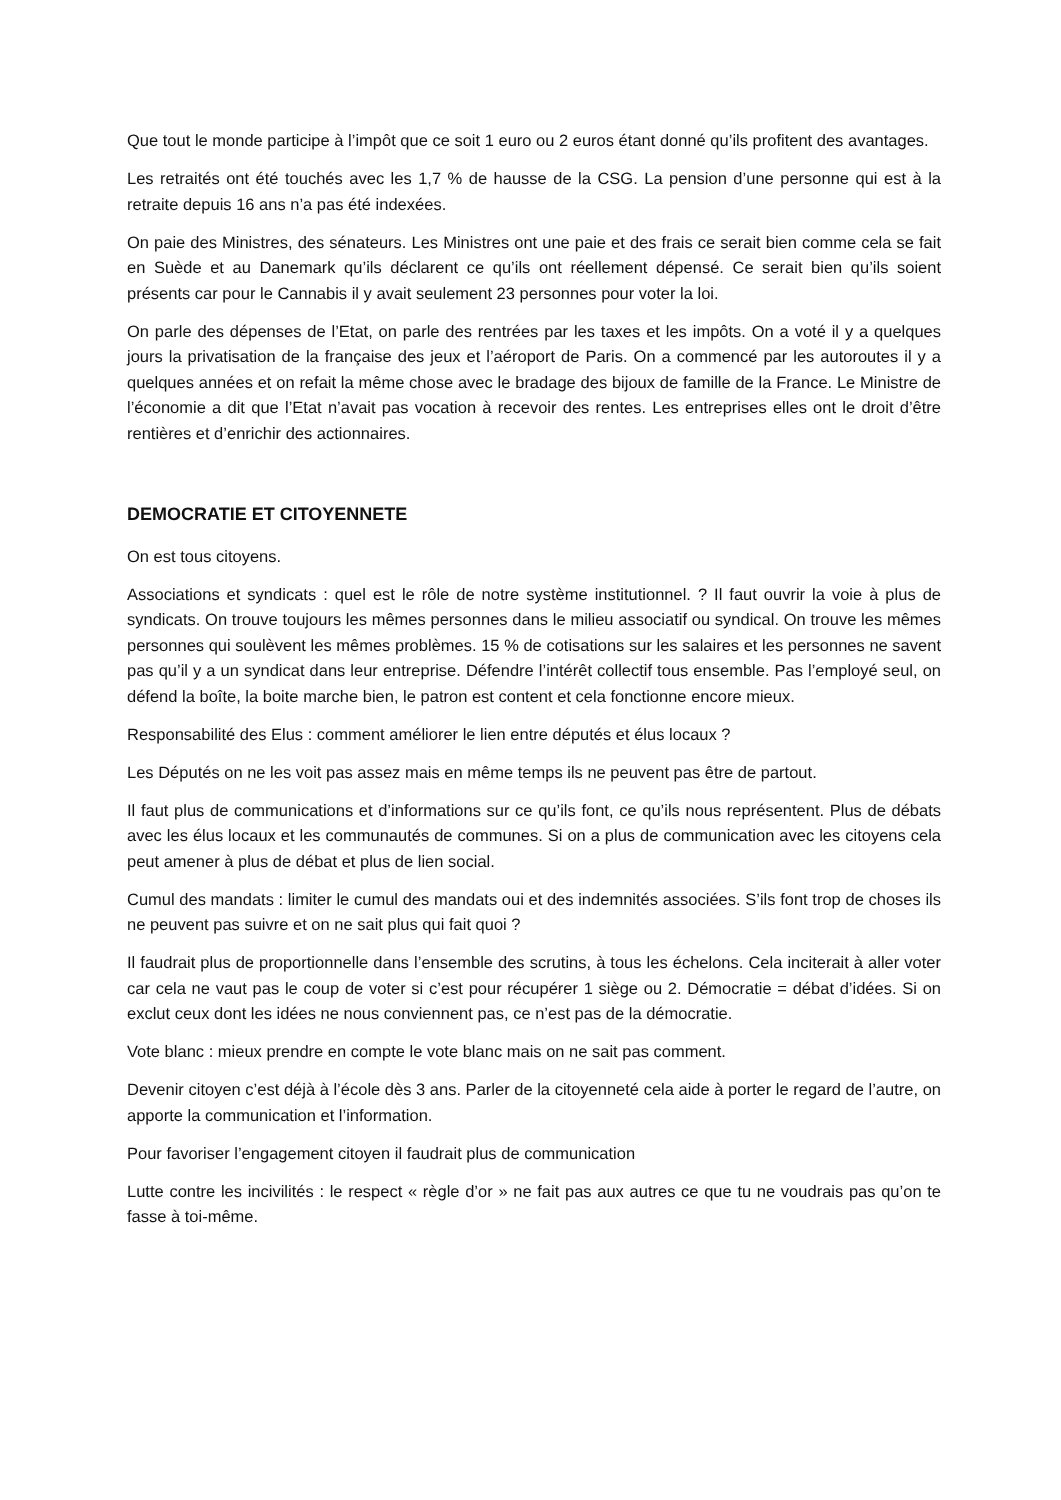Que tout le monde participe à l’impôt que ce soit 1 euro ou 2 euros étant donné qu’ils profitent des avantages.
Les retraités ont été touchés avec les 1,7 % de hausse de la CSG. La pension d’une personne qui est à la retraite depuis 16 ans n’a pas été indexées.
On paie des Ministres, des sénateurs. Les Ministres ont une paie et des frais ce serait bien comme cela se fait en Suède et au Danemark qu’ils déclarent ce qu’ils ont réellement dépensé. Ce serait bien qu’ils soient présents car pour le Cannabis il y avait seulement 23 personnes pour voter la loi.
On parle des dépenses de l’Etat, on parle des rentrées par les taxes et les impôts. On a voté il y a quelques jours la privatisation de la française des jeux et l’aéroport de Paris. On a commencé par les autoroutes il y a quelques années et on refait la même chose avec le bradage des bijoux de famille de la France. Le Ministre de l’économie a dit que l’Etat n’avait pas vocation à recevoir des rentes. Les entreprises elles ont le droit d’être rentières et d’enrichir des actionnaires.
DEMOCRATIE ET CITOYENNETE
On est tous citoyens.
Associations et syndicats : quel est le rôle de notre système institutionnel. ? Il faut ouvrir la voie à plus de syndicats. On trouve toujours les mêmes personnes dans le milieu associatif ou syndical. On trouve les mêmes personnes qui soulèvent les mêmes problèmes. 15 % de cotisations sur les salaires et les personnes ne savent pas qu’il y a un syndicat dans leur entreprise. Défendre l’intérêt collectif tous ensemble. Pas l’employé seul, on défend la boîte, la boite marche bien, le patron est content et cela fonctionne encore mieux.
Responsabilité des Elus : comment améliorer le lien entre députés et élus locaux ?
Les Députés on ne les voit pas assez mais en même temps ils ne peuvent pas être de partout.
Il faut plus de communications et d’informations sur ce qu’ils font, ce qu’ils nous représentent. Plus de débats avec les élus locaux et les communautés de communes. Si on a plus de communication avec les citoyens cela peut amener à plus de débat et plus de lien social.
Cumul des mandats : limiter le cumul des mandats oui et des indemnités associées. S’ils font trop de choses ils ne peuvent pas suivre et on ne sait plus qui fait quoi ?
Il faudrait plus de proportionnelle dans l’ensemble des scrutins, à tous les échelons. Cela inciterait à aller voter car cela ne vaut pas le coup de voter si c’est pour récupérer 1 siège ou 2. Démocratie = débat d’idées. Si on exclut ceux dont les idées ne nous conviennent pas, ce n’est pas de la démocratie.
Vote blanc : mieux prendre en compte le vote blanc mais on ne sait pas comment.
Devenir citoyen c’est déjà à l’école dès 3 ans. Parler de la citoyenneté cela aide à porter le regard de l’autre, on apporte la communication et l’information.
Pour favoriser l’engagement citoyen il faudrait plus de communication
Lutte contre les incivilités : le respect « règle d’or » ne fait pas aux autres ce que tu ne voudrais pas qu’on te fasse à toi-même.